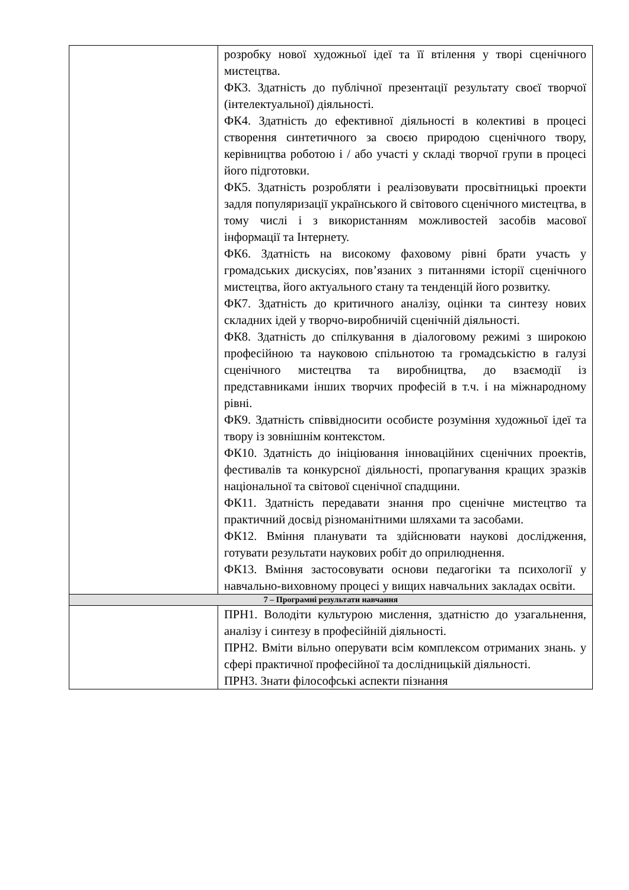| | розробку нової художньої ідеї та її втілення у творі сценічного мистецтва. ФК3. Здатність до публічної презентації результату своєї творчої (інтелектуальної) діяльності. ФК4. Здатність до ефективної діяльності в колективі в процесі створення синтетичного за своєю природою сценічного твору, керівництва роботою і / або участі у складі творчої групи в процесі його підготовки. ФК5. Здатність розробляти і реалізовувати просвітницькі проекти задля популяризації українського й світового сценічного мистецтва, в тому числі і з використанням можливостей засобів масової інформації та Інтернету. ФК6. Здатність на високому фаховому рівні брати участь у громадських дискусіях, пов’язаних з питаннями історії сценічного мистецтва, його актуального стану та тенденцій його розвитку. ФК7. Здатність до критичного аналізу, оцінки та синтезу нових складних ідей у творчо-виробничій сценічній діяльності. ФК8. Здатність до спілкування в діалоговому режимі з широкою професійною та науковою спільнотою та громадськістю в галузі сценічного мистецтва та виробництва, до взаємодії із представниками інших творчих професій в т.ч. і на міжнародному рівні. ФК9. Здатність співвідносити особисте розуміння художньої ідеї та твору із зовнішнім контекстом. ФК10. Здатність до ініціювання інноваційних сценічних проектів, фестивалів та конкурсної діяльності, пропагування кращих зразків національної та світової сценічної спадщини. ФК11. Здатність передавати знання про сценічне мистецтво та практичний досвід різноманітними шляхами та засобами. ФК12. Вміння планувати та здійснювати наукові дослідження, готувати результати наукових робіт до оприлюднення. ФК13. Вміння застосовувати основи педагогіки та психології у навчально-виховному процесі у вищих навчальних закладах освіти. |
| 7 – Програмні результати навчання | |
| | ПРН1. Володіти культурою мислення, здатністю до узагальнення, аналізу і синтезу в професійній діяльності. ПРН2. Вміти вільно оперувати всім комплексом отриманих знань. у сфері практичної професійної та дослідницькій діяльності. ПРН3. Знати філософські аспекти пізнання |